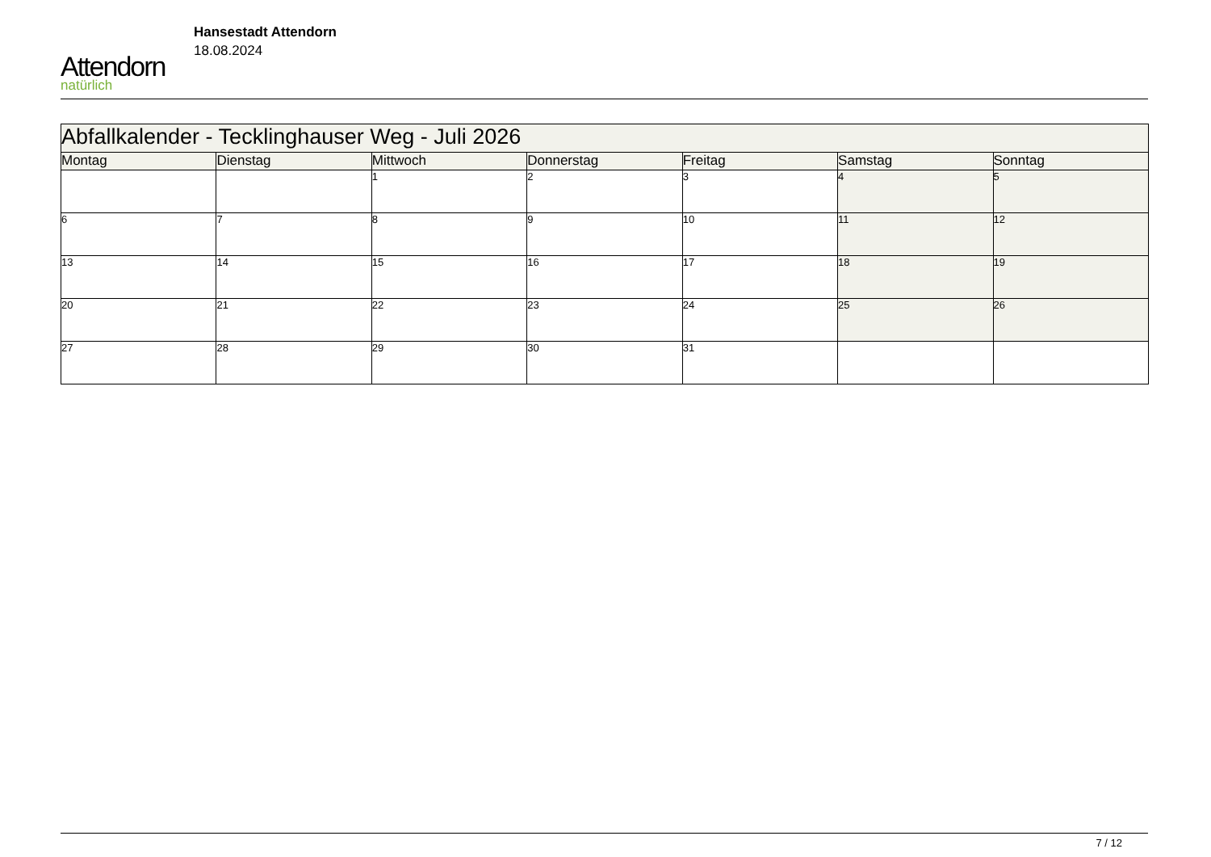Attendorn
natürlich
Hansestadt Attendorn
18.08.2024
| Abfallkalender - Tecklinghauser Weg - Juli 2026 | | | | | | |
| Montag | Dienstag | Mittwoch | Donnerstag | Freitag | Samstag | Sonntag |
| | | 1 | 2 | 3 | 4 | 5 |
| 6 | 7 | 8 | 9 | 10 | 11 | 12 |
| 13 | 14 | 15 | 16 | 17 | 18 | 19 |
| 20 | 21 | 22 | 23 | 24 | 25 | 26 |
| 27 | 28 | 29 | 30 | 31 | | |
7 / 12